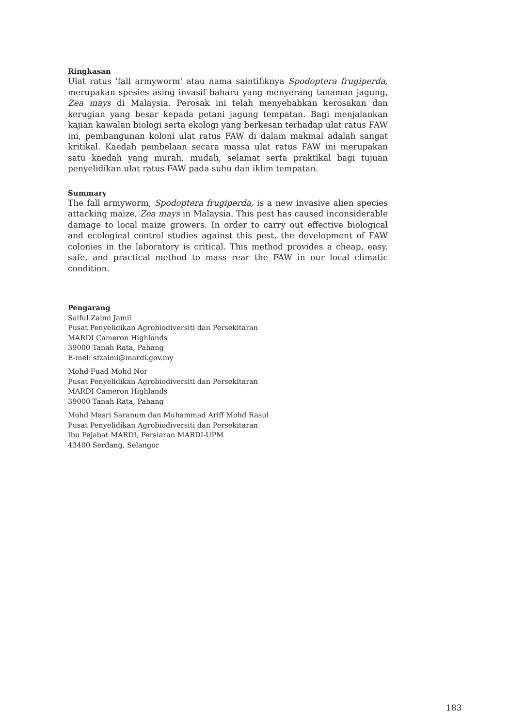Ringkasan
Ulat ratus 'fall armyworm' atau nama saintifiknya Spodoptera frugiperda, merupakan spesies asing invasif baharu yang menyerang tanaman jagung, Zea mays di Malaysia. Perosak ini telah menyebabkan kerosakan dan kerugian yang besar kepada petani jagung tempatan. Bagi menjalankan kajian kawalan biologi serta ekologi yang berkesan terhadap ulat ratus FAW ini, pembangunan koloni ulat ratus FAW di dalam makmal adalah sangat kritikal. Kaedah pembelaan secara massa ulat ratus FAW ini merupakan satu kaedah yang murah, mudah, selamat serta praktikal bagi tujuan penyelidikan ulat ratus FAW pada suhu dan iklim tempatan.
Summary
The fall armyworm, Spodoptera frugiperda, is a new invasive alien species attacking maize, Zea mays in Malaysia. This pest has caused inconsiderable damage to local maize growers. In order to carry out effective biological and ecological control studies against this pest, the development of FAW colonies in the laboratory is critical. This method provides a cheap, easy, safe, and practical method to mass rear the FAW in our local climatic condition.
Pengarang
Saiful Zaimi Jamil
Pusat Penyelidikan Agrobiodiversiti dan Persekitaran
MARDI Cameron Highlands
39000 Tanah Rata, Pahang
E-mel: sfzaimi@mardi.gov.my
Mohd Fuad Mohd Nor
Pusat Penyelidikan Agrobiodiversiti dan Persekitaran
MARDI Cameron Highlands
39000 Tanah Rata, Pahang
Mohd Masri Saranum dan Muhammad Ariff Mohd Rasul
Pusat Penyelidikan Agrobiodiversiti dan Persekitaran
Ibu Pejabat MARDI, Persiaran MARDI-UPM
43400 Serdang, Selangor
183